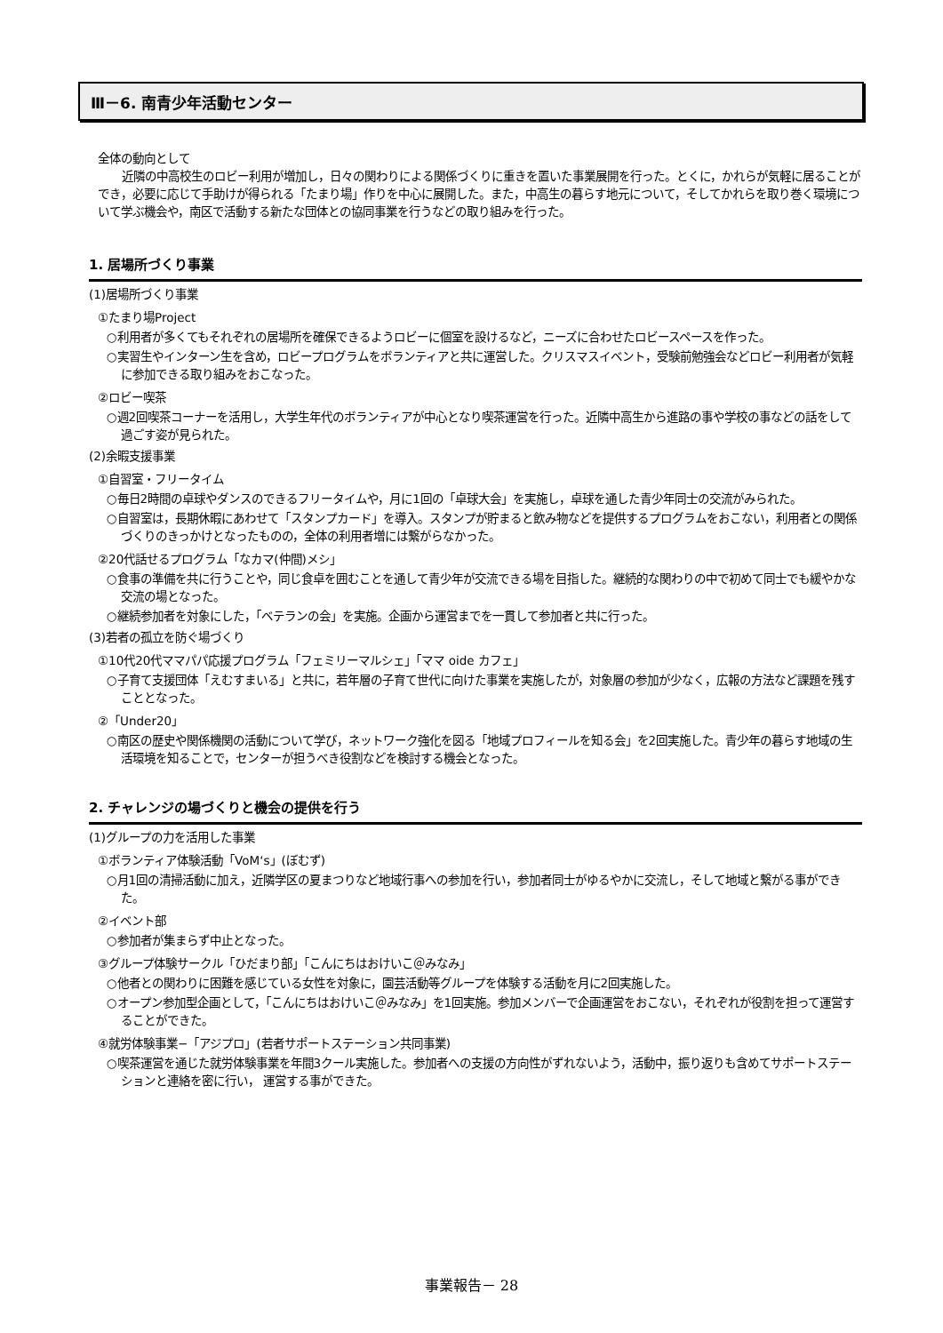Ⅲ－6. 南青少年活動センター
全体の動向として
近隣の中高校生のロビー利用が増加し，日々の関わりによる関係づくりに重きを置いた事業展開を行った。とくに，かれらが気軽に居ることができ，必要に応じて手助けが得られる「たまり場」作りを中心に展開した。また，中高生の暮らす地元について，そしてかれらを取り巻く環境について学ぶ機会や，南区で活動する新たな団体との協同事業を行うなどの取り組みを行った。
1. 居場所づくり事業
(1)居場所づくり事業
①たまり場Project
○利用者が多くてもそれぞれの居場所を確保できるようロビーに個室を設けるなど，ニーズに合わせたロビースペースを作った。
○実習生やインターン生を含め，ロビープログラムをボランティアと共に運営した。クリスマスイベント，受験前勉強会などロビー利用者が気軽に参加できる取り組みをおこなった。
②ロビー喫茶
○週2回喫茶コーナーを活用し，大学生年代のボランティアが中心となり喫茶運営を行った。近隣中高生から進路の事や学校の事などの話をして過ごす姿が見られた。
(2)余暇支援事業
①自習室・フリータイム
○毎日2時間の卓球やダンスのできるフリータイムや，月に1回の「卓球大会」を実施し，卓球を通した青少年同士の交流がみられた。
○自習室は，長期休暇にあわせて「スタンプカード」を導入。スタンプが貯まると飲み物などを提供するプログラムをおこない，利用者との関係づくりのきっかけとなったものの，全体の利用者増には繋がらなかった。
②20代話せるプログラム「なカマ(仲間)メシ」
○食事の準備を共に行うことや，同じ食卓を囲むことを通して青少年が交流できる場を目指した。継続的な関わりの中で初めて同士でも緩やかな交流の場となった。
○継続参加者を対象にした，「ベテランの会」を実施。企画から運営までを一貫して参加者と共に行った。
(3)若者の孤立を防ぐ場づくり
①10代20代ママパパ応援プログラム「フェミリーマルシェ」「ママ oide カフェ」
○子育て支援団体「えむすまいる」と共に，若年層の子育て世代に向けた事業を実施したが，対象層の参加が少なく，広報の方法など課題を残すこととなった。
②「Under20」
○南区の歴史や関係機関の活動について学び，ネットワーク強化を図る「地域プロフィールを知る会」を2回実施した。青少年の暮らす地域の生活環境を知ることで，センターが担うべき役割などを検討する機会となった。
2. チャレンジの場づくりと機会の提供を行う
(1)グループの力を活用した事業
①ボランティア体験活動「VoM‘s」(ぼむず)
○月1回の清掃活動に加え，近隣学区の夏まつりなど地域行事への参加を行い，参加者同士がゆるやかに交流し，そして地域と繋がる事ができた。
②イベント部
○参加者が集まらず中止となった。
③グループ体験サークル「ひだまり部」「こんにちはおけいこ＠みなみ」
○他者との関わりに困難を感じている女性を対象に，園芸活動等グループを体験する活動を月に2回実施した。
○オープン参加型企画として，「こんにちはおけいこ＠みなみ」を1回実施。参加メンバーで企画運営をおこない，それぞれが役割を担って運営することができた。
④就労体験事業−「アジプロ」(若者サポートステーション共同事業)
○喫茶運営を通じた就労体験事業を年間3クール実施した。参加者への支援の方向性がずれないよう，活動中，振り返りも含めてサポートステーションと連絡を密に行い， 運営する事ができた。
事業報告－ 28